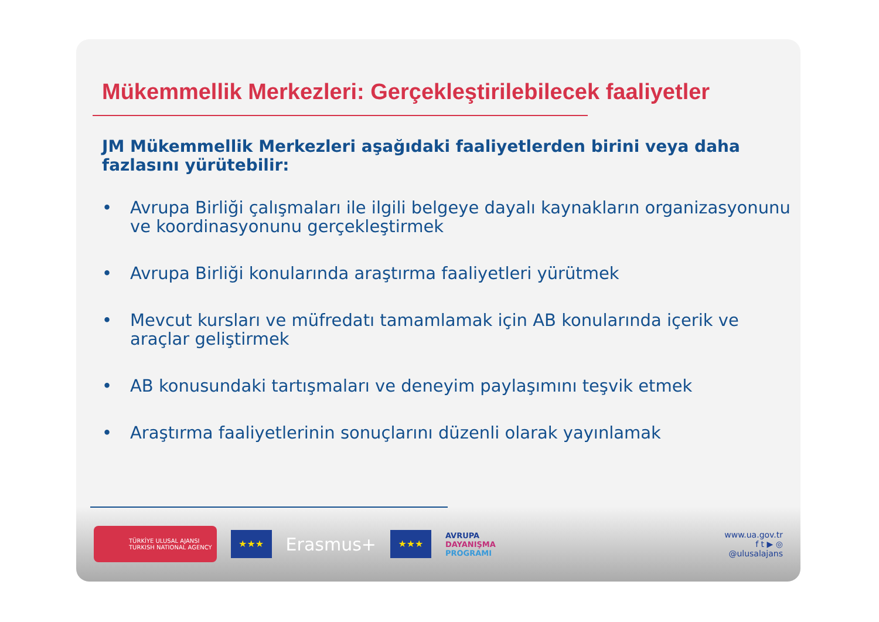Mükemmellik Merkezleri: Gerçekleştirilebilecek faaliyetler
JM Mükemmellik Merkezleri aşağıdaki faaliyetlerden birini veya daha fazlasını yürütebilir:
• Avrupa Birliği çalışmaları ile ilgili belgeye dayalı kaynakların organizasyonunu ve koordinasyonunu gerçekleştirmek
• Avrupa Birliği konularında araştırma faaliyetleri yürütmek
• Mevcut kursları ve müfredatı tamamlamak için AB konularında içerik ve araçlar geliştirmek
• AB konusundaki tartışmaları ve deneyim paylaşımını teşvik etmek
• Araştırma faaliyetlerinin sonuçlarını düzenli olarak yayınlamak
TÜRKİYE ULUSAL AJANSI
TURKISH NATIONAL AGENCY
★★★
Erasmus+
★★★
AVRUPA
DAYANIŞMA
PROGRAMI
www.ua.gov.tr
f t ▶ ◎
@ulusalajans